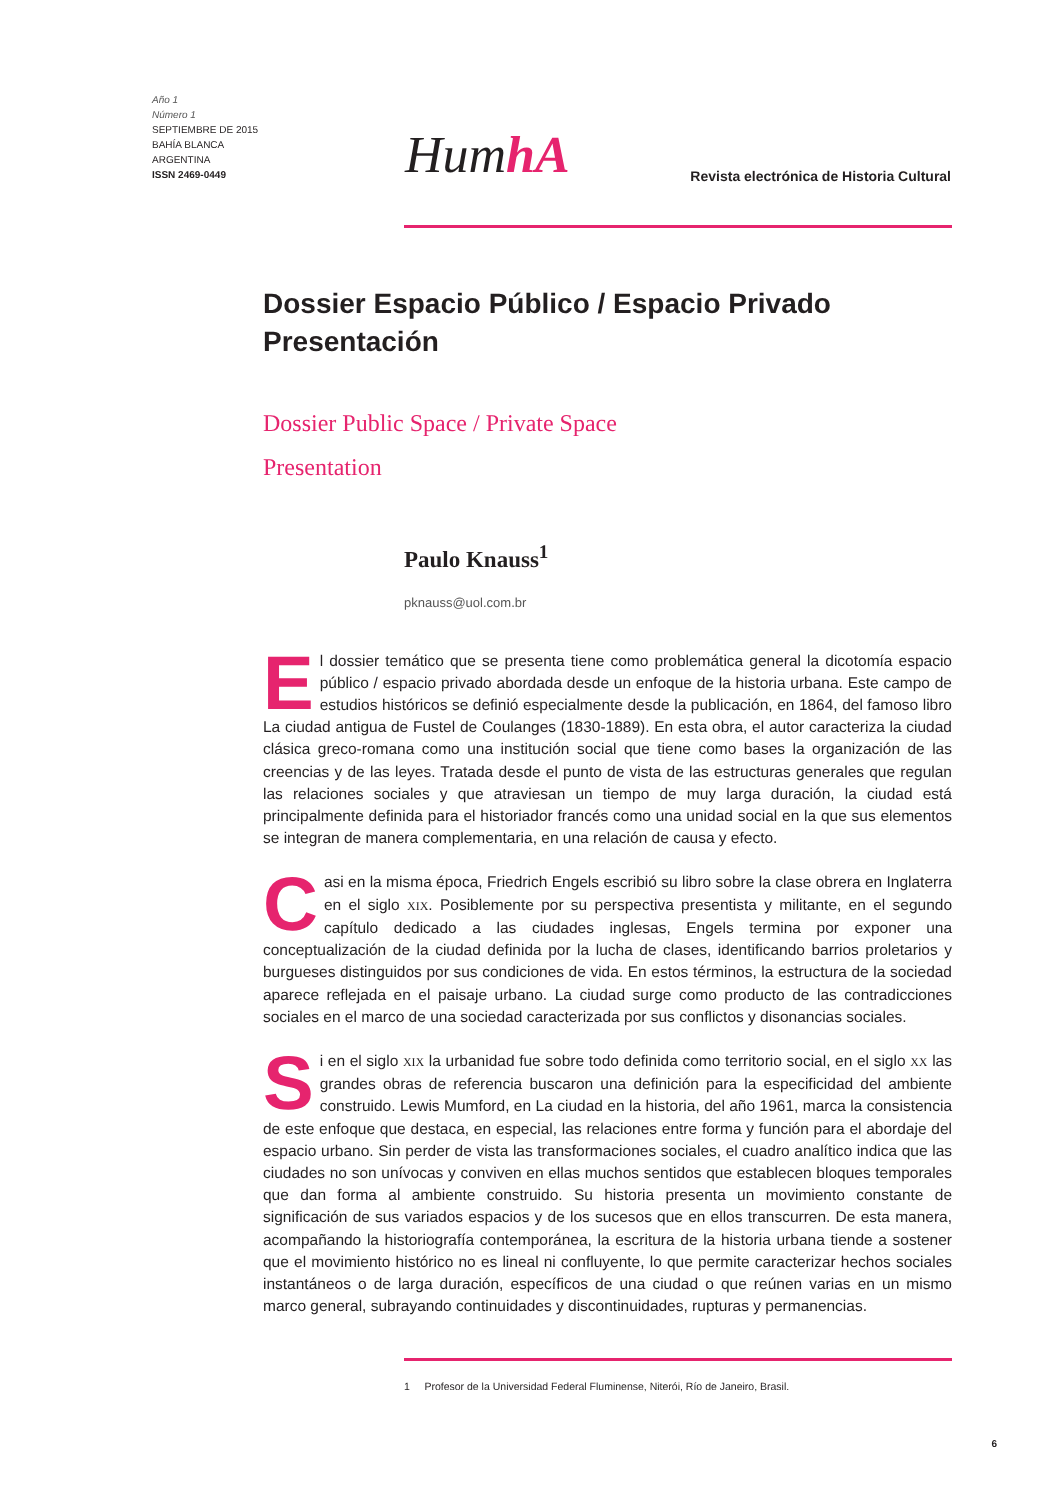Año 1
Número 1
SEPTIEMBRE DE 2015
BAHÍA BLANCA
ARGENTINA
ISSN 2469-0449
HumhA
Revista electrónica de Historia Cultural
Dossier Espacio Público / Espacio Privado
Presentación
Dossier Public Space / Private Space
Presentation
Paulo Knauss<sup>1</sup>
pknauss@uol.com.br
El dossier temático que se presenta tiene como problemática general la dicotomía espacio público / espacio privado abordada desde un enfoque de la historia urbana. Este campo de estudios históricos se definió especialmente desde la publicación, en 1864, del famoso libro La ciudad antigua de Fustel de Coulanges (1830-1889). En esta obra, el autor caracteriza la ciudad clásica greco-romana como una institución social que tiene como bases la organización de las creencias y de las leyes. Tratada desde el punto de vista de las estructuras generales que regulan las relaciones sociales y que atraviesan un tiempo de muy larga duración, la ciudad está principalmente definida para el historiador francés como una unidad social en la que sus elementos se integran de manera complementaria, en una relación de causa y efecto.
Casi en la misma época, Friedrich Engels escribió su libro sobre la clase obrera en Inglaterra en el siglo XIX. Posiblemente por su perspectiva presentista y militante, en el segundo capítulo dedicado a las ciudades inglesas, Engels termina por exponer una conceptualización de la ciudad definida por la lucha de clases, identificando barrios proletarios y burgueses distinguidos por sus condiciones de vida. En estos términos, la estructura de la sociedad aparece reflejada en el paisaje urbano. La ciudad surge como producto de las contradicciones sociales en el marco de una sociedad caracterizada por sus conflictos y disonancias sociales.
Si en el siglo XIX la urbanidad fue sobre todo definida como territorio social, en el siglo XX las grandes obras de referencia buscaron una definición para la especificidad del ambiente construido. Lewis Mumford, en La ciudad en la historia, del año 1961, marca la consistencia de este enfoque que destaca, en especial, las relaciones entre forma y función para el abordaje del espacio urbano. Sin perder de vista las transformaciones sociales, el cuadro analítico indica que las ciudades no son unívocas y conviven en ellas muchos sentidos que establecen bloques temporales que dan forma al ambiente construido. Su historia presenta un movimiento constante de significación de sus variados espacios y de los sucesos que en ellos transcurren. De esta manera, acompañando la historiografía contemporánea, la escritura de la historia urbana tiende a sostener que el movimiento histórico no es lineal ni confluyente, lo que permite caracterizar hechos sociales instantáneos o de larga duración, específicos de una ciudad o que reúnen varias en un mismo marco general, subrayando continuidades y discontinuidades, rupturas y permanencias.
1 Profesor de la Universidad Federal Fluminense, Niterói, Río de Janeiro, Brasil.
6